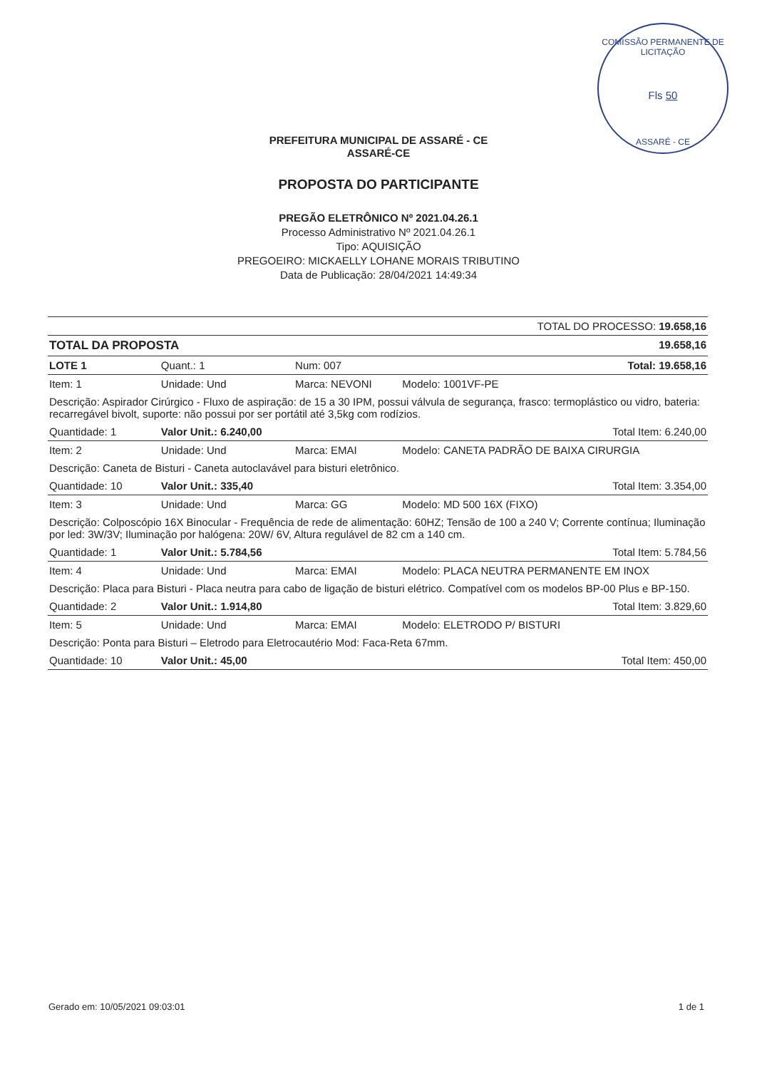COMISSÃO PERMANENTE DE LICITAÇÃO
Fls 50
ASSARÉ - CE
PREFEITURA MUNICIPAL DE ASSARÉ - CE
ASSARÉ-CE
PROPOSTA DO PARTICIPANTE
PREGÃO ELETRÔNICO Nº 2021.04.26.1
Processo Administrativo Nº 2021.04.26.1
Tipo: AQUISIÇÃO
PREGOEIRO: MICKAELLY LOHANE MORAIS TRIBUTINO
Data de Publicação: 28/04/2021 14:49:34
| TOTAL DO PROCESSO: 19.658,16 | | | |
| TOTAL DA PROPOSTA | | | 19.658,16 |
| LOTE 1 | Quant.: 1 | Num: 007 | Total: 19.658,16 |
| Item: 1 | Unidade: Und | Marca: NEVONI | Modelo: 1001VF-PE |
| Descrição: Aspirador Cirúrgico - Fluxo de aspiração: de 15 a 30 IPM, possui válvula de segurança, frasco: termoplástico ou vidro, bateria: recarregável bivolt, suporte: não possui por ser portátil até 3,5kg com rodízios. | | | |
| Quantidade: 1 | Valor Unit.: 6.240,00 | | Total Item: 6.240,00 |
| Item: 2 | Unidade: Und | Marca: EMAI | Modelo: CANETA PADRÃO DE BAIXA CIRURGIA |
| Descrição: Caneta de Bisturi - Caneta autoclavável para bisturi eletrônico. | | | |
| Quantidade: 10 | Valor Unit.: 335,40 | | Total Item: 3.354,00 |
| Item: 3 | Unidade: Und | Marca: GG | Modelo: MD 500 16X (FIXO) |
| Descrição: Colposcópio 16X Binocular - Frequência de rede de alimentação: 60HZ; Tensão de 100 a 240 V; Corrente contínua; Iluminação por led: 3W/3V; Iluminação por halógena: 20W/ 6V, Altura regulável de 82 cm a 140 cm. | | | |
| Quantidade: 1 | Valor Unit.: 5.784,56 | | Total Item: 5.784,56 |
| Item: 4 | Unidade: Und | Marca: EMAI | Modelo: PLACA NEUTRA PERMANENTE EM INOX |
| Descrição: Placa para Bisturi - Placa neutra para cabo de ligação de bisturi elétrico. Compatível com os modelos BP-00 Plus e BP-150. | | | |
| Quantidade: 2 | Valor Unit.: 1.914,80 | | Total Item: 3.829,60 |
| Item: 5 | Unidade: Und | Marca: EMAI | Modelo: ELETRODO P/ BISTURI |
| Descrição: Ponta para Bisturi – Eletrodo para Eletrocautério Mod: Faca-Reta 67mm. | | | |
| Quantidade: 10 | Valor Unit.: 45,00 | | Total Item: 450,00 |
Gerado em: 10/05/2021 09:03:01 1 de 1